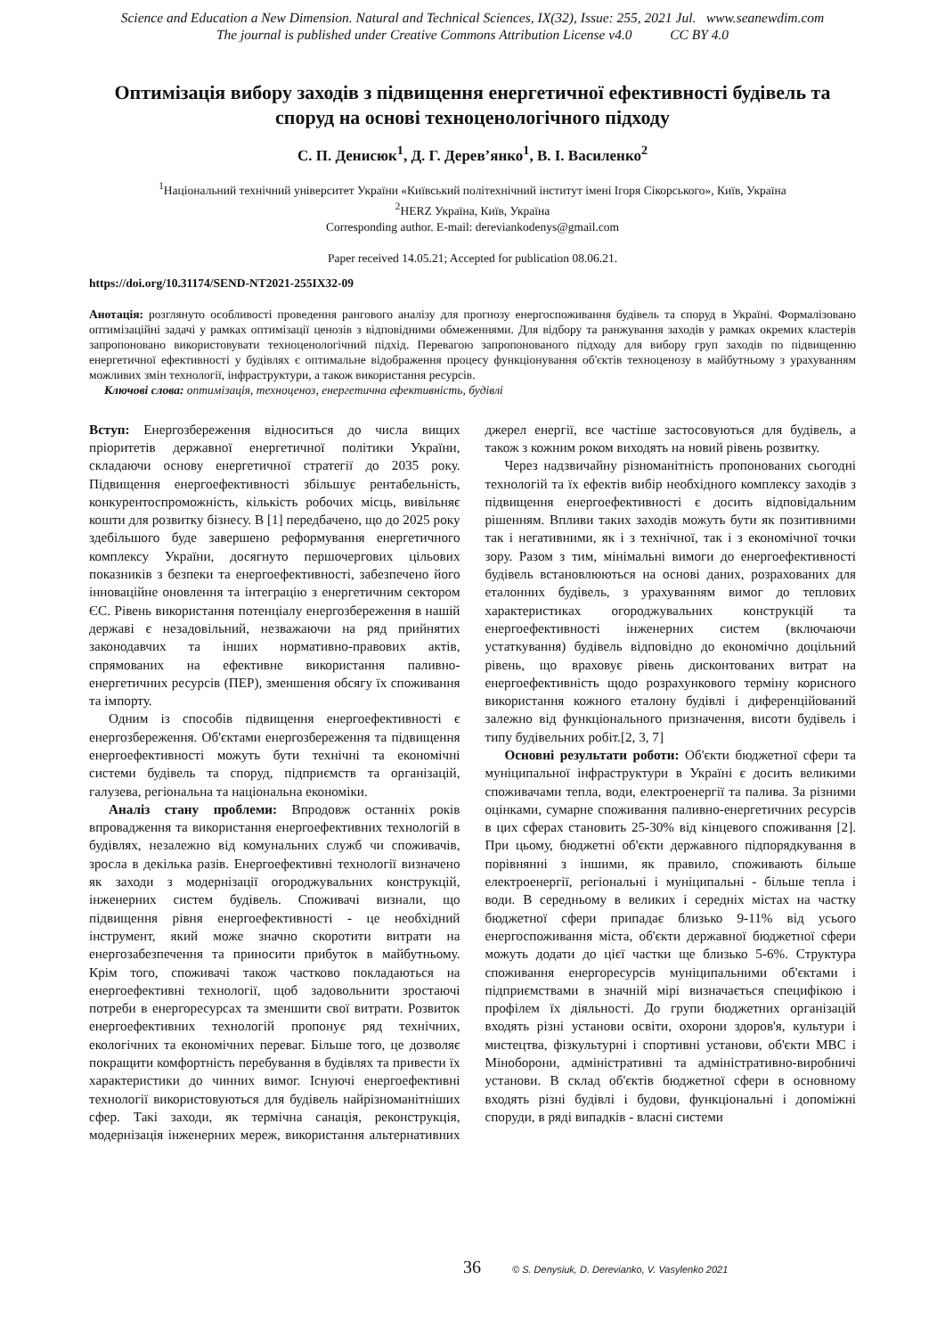Science and Education a New Dimension. Natural and Technical Sciences, IX(32), Issue: 255, 2021 Jul. www.seanewdim.com
The journal is published under Creative Commons Attribution License v4.0 CC BY 4.0
Оптимізація вибору заходів з підвищення енергетичної ефективності будівель та споруд на основі техноценологічного підходу
С. П. Денисюк<sup>1</sup>, Д. Г. Дерев’янко<sup>1</sup>, В. І. Василенко<sup>2</sup>
<sup>1</sup> Національний технічний університет України «Київський політехнічний інститут імені Ігоря Сікорського», Київ, Україна
<sup>2</sup>HERZ Україна, Київ, Україна
Corresponding author. E-mail: derevianko­denys@gmail.com
Paper received 14.05.21; Accepted for publication 08.06.21.
https://doi.org/10.31174/SEND-NT2021-255IX32-09
Анотація: розглянуто особливості проведення рангового аналізу для прогнозу енергоспоживання будівель та споруд в Україні. Формалізовано оптимізаційні задачі у рамках оптимізації ценозів з відповідними обмеженнями. Для відбору та ранжування заходів у рамках окремих кластерів запропоновано використовувати техноценологічний підхід. Перевагою запропонованого підходу для вибору груп заходів по підвищенню енергетичної ефективності у будівлях є оптимальне відображення процесу функціонування об'єктів техноценозу в майбутньому з урахуванням можливих змін технології, інфраструктури, а також використання ресурсів.
Ключові слова: оптимізація, техноценоз, енергетична ефективність, будівлі
Вступ: Енергозбереження відноситься до числа вищих пріоритетів державної енергетичної політики України, складаючи основу енергетичної стратегії до 2035 року. Підвищення енергоефективності збільшує рентабельність, конкурентоспроможність, кількість робочих місць, вивільняє кошти для розвитку бізнесу. В [1] передбачено, що до 2025 року здебільшого буде завершено реформування енергетичного комплексу України, досягнуто першочергових цільових показників з безпеки та енергоефективності, забезпечено його інноваційне оновлення та інтеграцію з енергетичним сектором ЄС. Рівень використання потенціалу енергозбереження в нашій державі є незадовільний, незважаючи на ряд прийнятих законодавчих та інших нормативно-правових актів, спрямованих на ефективне використання паливно-енергетичних ресурсів (ПЕР), зменшення обсягу їх споживання та імпорту.
Одним із способів підвищення енергоефективності є енергозбереження. Об'єктами енергозбереження та підвищення енергоефективності можуть бути технічні та економічні системи будівель та споруд, підприємств та організацій, галузева, регіональна та національна економіки.
Аналіз стану проблеми: Впродовж останніх років впровадження та використання енергоефективних технологій в будівлях, незалежно від комунальних служб чи споживачів, зросла в декілька разів. Енергоефективні технології визначено як заходи з модернізації огороджувальних конструкцій, інженерних систем будівель. Споживачі визнали, що підвищення рівня енергоефективності - це необхідний інструмент, який може значно скоротити витрати на енергозабезпечення та приносити прибуток в майбутньому. Крім того, споживачі також частково покладаються на енергоефективні технології, щоб задовольнити зростаючі потреби в енергоресурсах та зменшити свої витрати. Розвиток енергоефективних технологій пропонує ряд технічних, екологічних та економічних переваг. Більше того, це дозволяє покращити комфортність перебування в будівлях та привести їх характеристики до чинних вимог. Існуючі енергоефективні технології використовуються для будівель найрізноманітніших сфер. Такі заходи, як термічна санація, реконструкція, модернізація інженерних мереж, використання альтернативних джерел енергії, все частіше застосовуються для будівель, а також з кожним роком виходять на новий рівень розвитку.
Через надзвичайну різноманітність пропонованих сьогодні технологій та їх ефектів вибір необхідного комплексу заходів з підвищення енергоефективності є досить відповідальним рішенням. Впливи таких заходів можуть бути як позитивними так і негативними, як і з технічної, так і з економічної точки зору. Разом з тим, мінімальні вимоги до енергоефективності будівель встановлюються на основі даних, розрахованих для еталонних будівель, з урахуванням вимог до теплових характеристиках огороджувальних конструкцій та енергоефективності інженерних систем (включаючи устаткування) будівель відповідно до економічно доцільний рівень, що враховує рівень дисконтованих витрат на енергоефективність щодо розрахункового терміну корисного використання кожного еталону будівлі і диференційований залежно від функціонального призначення, висоти будівель і типу будівельних робіт.[2, 3, 7]
Основні результати роботи: Об'єкти бюджетної сфери та муніципальної інфраструктури в Україні є досить великими споживачами тепла, води, електроенергії та палива. За різними оцінками, сумарне споживання паливно-енергетичних ресурсів в цих сферах становить 25-30% від кінцевого споживання [2]. При цьому, бюджетні об'єкти державного підпорядкування в порівнянні з іншими, як правило, споживають більше електроенергії, регіональні і муніципальні - більше тепла і води. В середньому в великих і середніх містах на частку бюджетної сфери припадає близько 9-11% від усього енергоспоживання міста, об'єкти державної бюджетної сфери можуть додати до цієї частки ще близько 5-6%. Структура споживання енергоресурсів муніципальними об'єктами і підприємствами в значній мірі визначається специфікою і профілем їх діяльності. До групи бюджетних організацій входять різні установи освіти, охорони здоров'я, культури і мистецтва, фізкультурні і спортивні установи, об'єкти МВС і Міноборони, адміністративні та адміністративно-виробничі установи. В склад об'єктів бюджетної сфери в основному входять різні будівлі і будови, функціональні і допоміжні споруди, в ряді випадків - власні системи
36 © S. Denysiuk, D. Derevianko, V. Vasylenko 2021